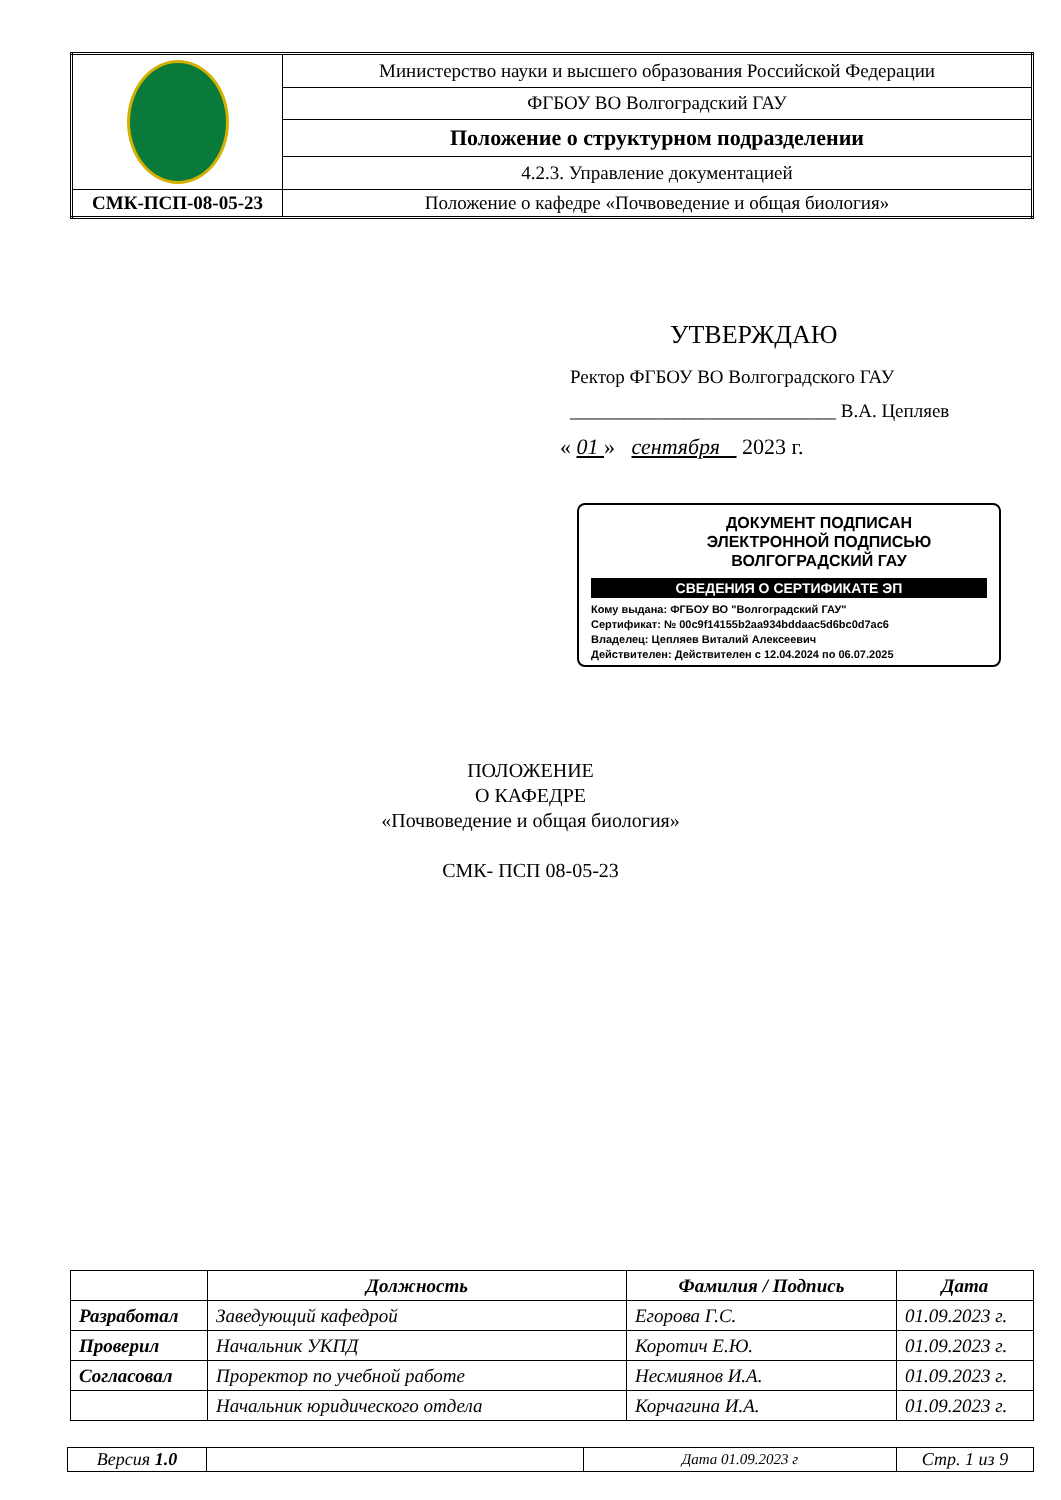| | Министерство науки и высшего образования Российской Федерации |
| | ФГБОУ ВО Волгоградский ГАУ |
| | Положение о структурном подразделении |
| | 4.2.3. Управление документацией |
| СМК-ПСП-08-05-23 | Положение о кафедре «Почвоведение и общая биология» |
УТВЕРЖДАЮ
Ректор ФГБОУ ВО Волгоградского ГАУ
____________________________ В.А. Цепляев
« 01 » сентября 2023 г.
ДОКУМЕНТ ПОДПИСАН
ЭЛЕКТРОННОЙ ПОДПИСЬЮ
ВОЛГОГРАДСКИЙ ГАУ
СВЕДЕНИЯ О СЕРТИФИКАТЕ ЭП
Кому выдана: ФГБОУ ВО "Волгоградский ГАУ"
Сертификат: № 00c9f14155b2aa934bddaac5d6bc0d7ac6
Владелец: Цепляев Виталий Алексеевич
Действителен: Действителен с 12.04.2024 по 06.07.2025
ПОЛОЖЕНИЕ
О КАФЕДРЕ
«Почвоведение и общая биология»
СМК- ПСП 08-05-23
| | Должность | Фамилия / Подпись | Дата |
| --- | --- | --- | --- |
| Разработал | Заведующий кафедрой | Егорова Г.С. | 01.09.2023 г. |
| Проверил | Начальник УКПД | Коротич Е.Ю. | 01.09.2023 г. |
| Согласовал | Проректор по учебной работе | Несмиянов И.А. | 01.09.2023 г. |
| | Начальник юридического отдела | Корчагина И.А. | 01.09.2023 г. |
| Версия 1.0 | | Дата 01.09.2023 г | Стр. 1 из 9 |